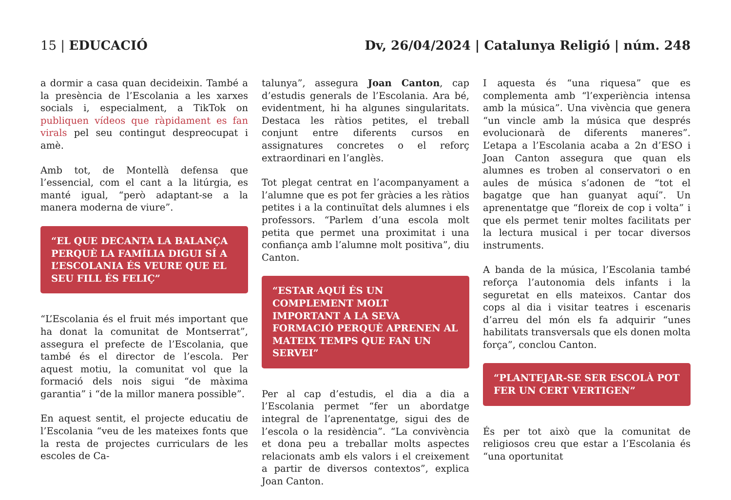15 | EDUCACIÓ Dv, 26/04/2024 | Catalunya Religió | núm. 248
a dormir a casa quan decideixin. També a la presència de l’Escolania a les xarxes socials i, especialment, a TikTok on publiquen vídeos que ràpidament es fan virals pel seu contingut despreocupat i amè.
Amb tot, de Montellà defensa que l’essencial, com el cant a la litúrgia, es manté igual, “però adaptant-se a la manera moderna de viure”.
“EL QUE DECANTA LA BALANÇA PERQUÈ LA FAMÍLIA DIGUI SÍ A L’ESCOLANIA ÉS VEURE QUE EL SEU FILL ÉS FELIÇ”
“L’Escolania és el fruit més important que ha donat la comunitat de Montserrat”, assegura el prefecte de l’Escolania, que també és el director de l’escola. Per aquest motiu, la comunitat vol que la formació dels nois sigui “de màxima garantia” i “de la millor manera possible”.
En aquest sentit, el projecte educatiu de l’Escolania “veu de les mateixes fonts que la resta de projectes curriculars de les escoles de Ca-
talunya”, assegura Joan Canton, cap d’estudis generals de l’Escolania. Ara bé, evidentment, hi ha algunes singularitats. Destaca les ràtios petites, el treball conjunt entre diferents cursos en assignatures concretes o el reforç extraordinari en l’anglès.
Tot plegat centrat en l’acompanyament a l’alumne que es pot fer gràcies a les ràtios petites i a la continuïtat dels alumnes i els professors. “Parlem d’una escola molt petita que permet una proximitat i una confiança amb l’alumne molt positiva”, diu Canton.
“ESTAR AQUÍ ÉS UN COMPLEMENT MOLT IMPORTANT A LA SEVA FORMACIÓ PERQUÈ APRENEN AL MATEIX TEMPS QUE FAN UN SERVEI”
Per al cap d’estudis, el dia a dia a l’Escolania permet “fer un abordatge integral de l’aprenentatge, sigui des de l’escola o la residència”. “La convivència et dona peu a treballar molts aspectes relacionats amb els valors i el creixement a partir de diversos contextos”, explica Joan Canton.
I aquesta és “una riquesa” que es complementa amb “l’experiència intensa amb la música”. Una vivència que genera “un vincle amb la música que després evolucionarà de diferents maneres”. L’etapa a l’Escolania acaba a 2n d’ESO i Joan Canton assegura que quan els alumnes es troben al conservatori o en aules de música s’adonen de “tot el bagatge que han guanyat aquí”. Un aprenentatge que “floreix de cop i volta” i que els permet tenir moltes facilitats per la lectura musical i per tocar diversos instruments.
A banda de la música, l’Escolania també reforça l’autonomia dels infants i la seguretat en ells mateixos. Cantar dos cops al dia i visitar teatres i escenaris d’arreu del món els fa adquirir “unes habilitats transversals que els donen molta força”, conclou Canton.
“PLANTEJAR-SE SER ESCOLÀ POT FER UN CERT VERTIGEN”
És per tot això que la comunitat de religiosos creu que estar a l’Escolania és “una oportunitat